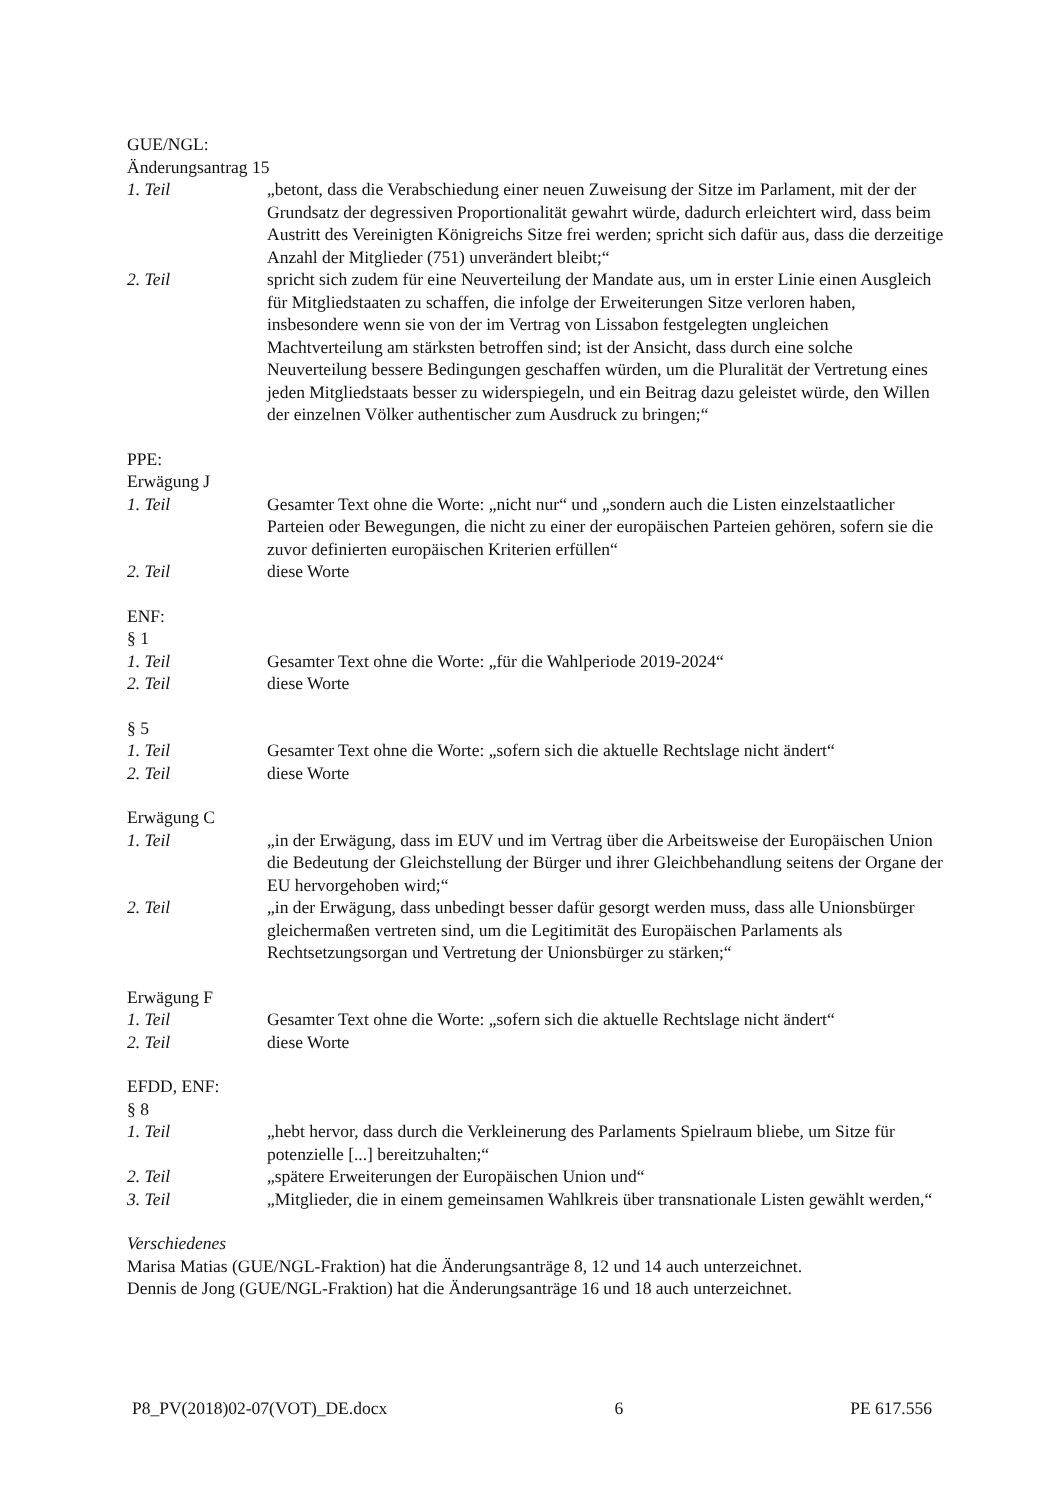GUE/NGL:
Änderungsantrag 15
1. Teil „betont, dass die Verabschiedung einer neuen Zuweisung der Sitze im Parlament, mit der der Grundsatz der degressiven Proportionalität gewahrt würde, dadurch erleichtert wird, dass beim Austritt des Vereinigten Königreichs Sitze frei werden; spricht sich dafür aus, dass die derzeitige Anzahl der Mitglieder (751) unverändert bleibt;“
2. Teil spricht sich zudem für eine Neuverteilung der Mandate aus, um in erster Linie einen Ausgleich für Mitgliedstaaten zu schaffen, die infolge der Erweiterungen Sitze verloren haben, insbesondere wenn sie von der im Vertrag von Lissabon festgelegten ungleichen Machtverteilung am stärksten betroffen sind; ist der Ansicht, dass durch eine solche Neuverteilung bessere Bedingungen geschaffen würden, um die Pluralität der Vertretung eines jeden Mitgliedstaats besser zu widerspiegeln, und ein Beitrag dazu geleistet würde, den Willen der einzelnen Völker authentischer zum Ausdruck zu bringen;“
PPE:
Erwägung J
1. Teil Gesamter Text ohne die Worte: „nicht nur“ und „sondern auch die Listen einzelstaatlicher Parteien oder Bewegungen, die nicht zu einer der europäischen Parteien gehören, sofern sie die zuvor definierten europäischen Kriterien erfüllen“
2. Teil diese Worte
ENF:
§ 1
1. Teil Gesamter Text ohne die Worte: „für die Wahlperiode 2019-2024“
2. Teil diese Worte
§ 5
1. Teil Gesamter Text ohne die Worte: „sofern sich die aktuelle Rechtslage nicht ändert“
2. Teil diese Worte
Erwägung C
1. Teil „in der Erwägung, dass im EUV und im Vertrag über die Arbeitsweise der Europäischen Union die Bedeutung der Gleichstellung der Bürger und ihrer Gleichbehandlung seitens der Organe der EU hervorgehoben wird;“
2. Teil „in der Erwägung, dass unbedingt besser dafür gesorgt werden muss, dass alle Unionsbürger gleichermaßen vertreten sind, um die Legitimität des Europäischen Parlaments als Rechtsetzungsorgan und Vertretung der Unionsbürger zu stärken;“
Erwägung F
1. Teil Gesamter Text ohne die Worte: „sofern sich die aktuelle Rechtslage nicht ändert“
2. Teil diese Worte
EFDD, ENF:
§ 8
1. Teil „hebt hervor, dass durch die Verkleinerung des Parlaments Spielraum bliebe, um Sitze für potenzielle [...] bereitzuhalten;“
2. Teil „spätere Erweiterungen der Europäischen Union und“
3. Teil „Mitglieder, die in einem gemeinsamen Wahlkreis über transnationale Listen gewählt werden,“
Verschiedenes
Marisa Matias (GUE/NGL-Fraktion) hat die Änderungsanträge 8, 12 und 14 auch unterzeichnet.
Dennis de Jong (GUE/NGL-Fraktion) hat die Änderungsanträge 16 und 18 auch unterzeichnet.
P8_PV(2018)02-07(VOT)_DE.docx 6 PE 617.556